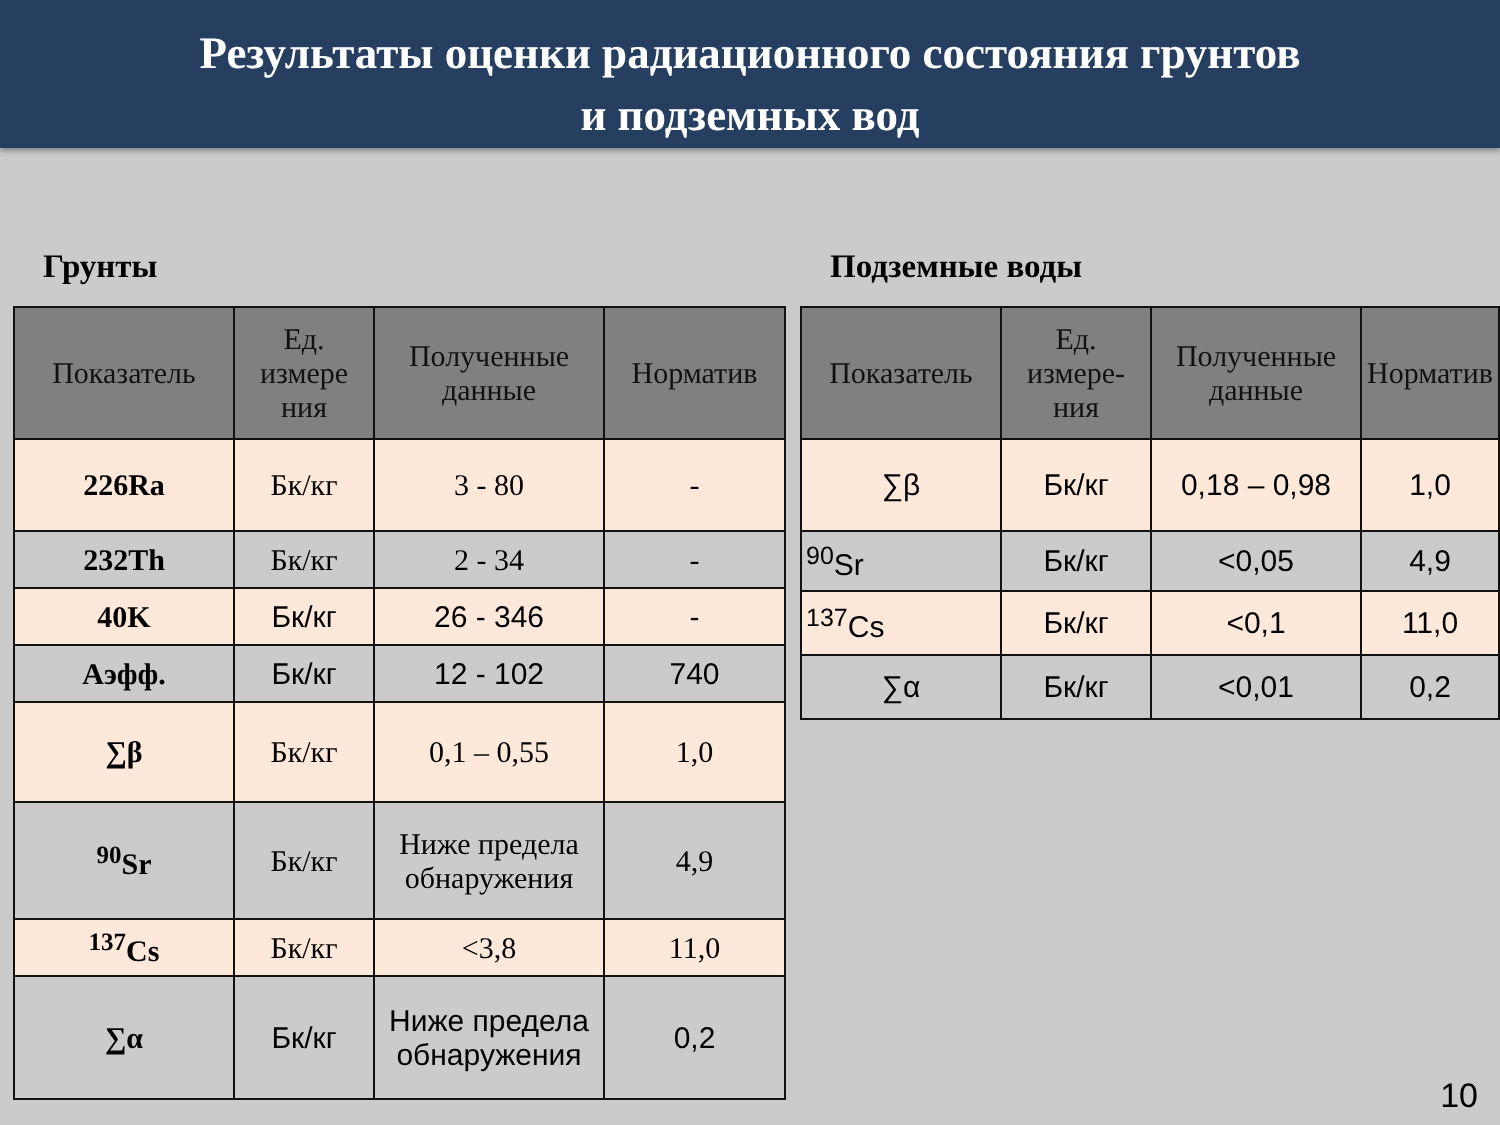Результаты оценки радиационного состояния грунтов
и подземных вод
Грунты
| Показатель | Ед. измере ния | Полученные данные | Норматив |
| --- | --- | --- | --- |
| 226Ra | Бк/кг | 3 - 80 | - |
| 232Th | Бк/кг | 2 - 34 | - |
| 40K | Бк/кг | 26 - 346 | - |
| Аэфф. | Бк/кг | 12 - 102 | 740 |
| ∑β | Бк/кг | 0,1 – 0,55 | 1,0 |
| <sup>90</sup>Sr | Бк/кг | Ниже предела обнаружения | 4,9 |
| <sup>137</sup>Cs | Бк/кг | <3,8 | 11,0 |
| ∑α | Бк/кг | Ниже предела обнаружения | 0,2 |
Подземные воды
| Показатель | Ед. измере-ния | Полученные данные | Норматив |
| --- | --- | --- | --- |
| ∑β | Бк/кг | 0,18 – 0,98 | 1,0 |
| <sup>90</sup>Sr | Бк/кг | <0,05 | 4,9 |
| <sup>137</sup>Cs | Бк/кг | <0,1 | 11,0 |
| ∑α | Бк/кг | <0,01 | 0,2 |
10